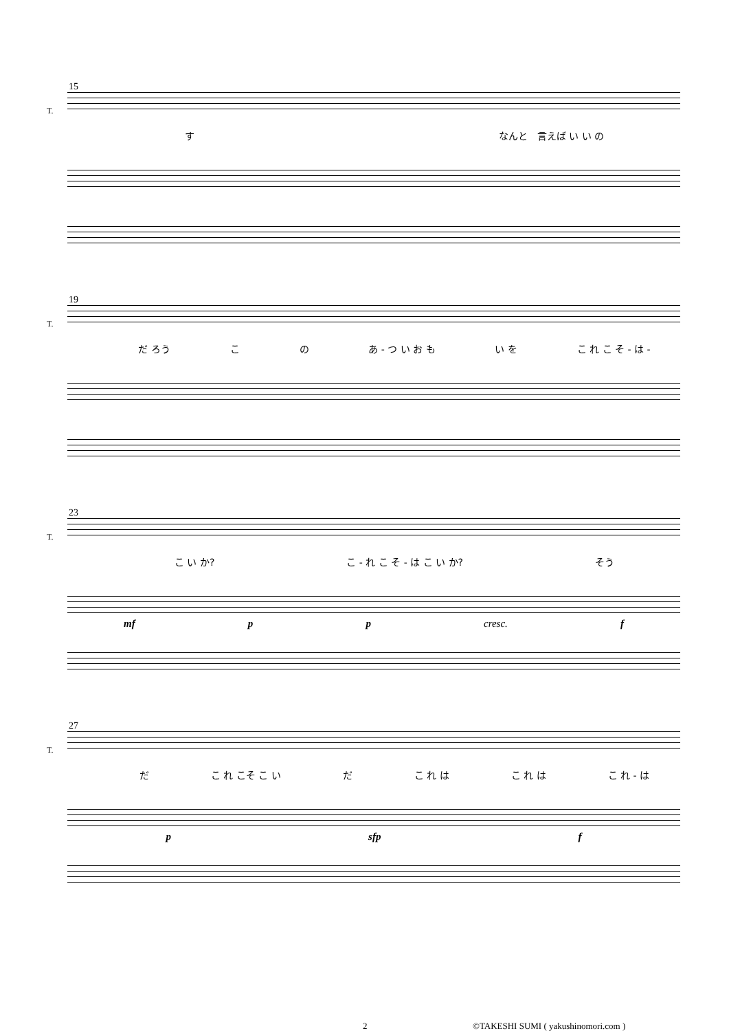15
T.
す なんと　言えば い い の
19
T.
だ ろう こ の あ - つ い お も い を こ れ こ そ - は -
23
T.
こ い か? こ - れ こ そ - は こ い か? そう
mf p p cresc. f
27
T.
だ こ れ こそ こ い だ こ れ は こ れ は こ れ - は
p sfp f
2
©TAKESHI SUMI ( yakushinomori.com )